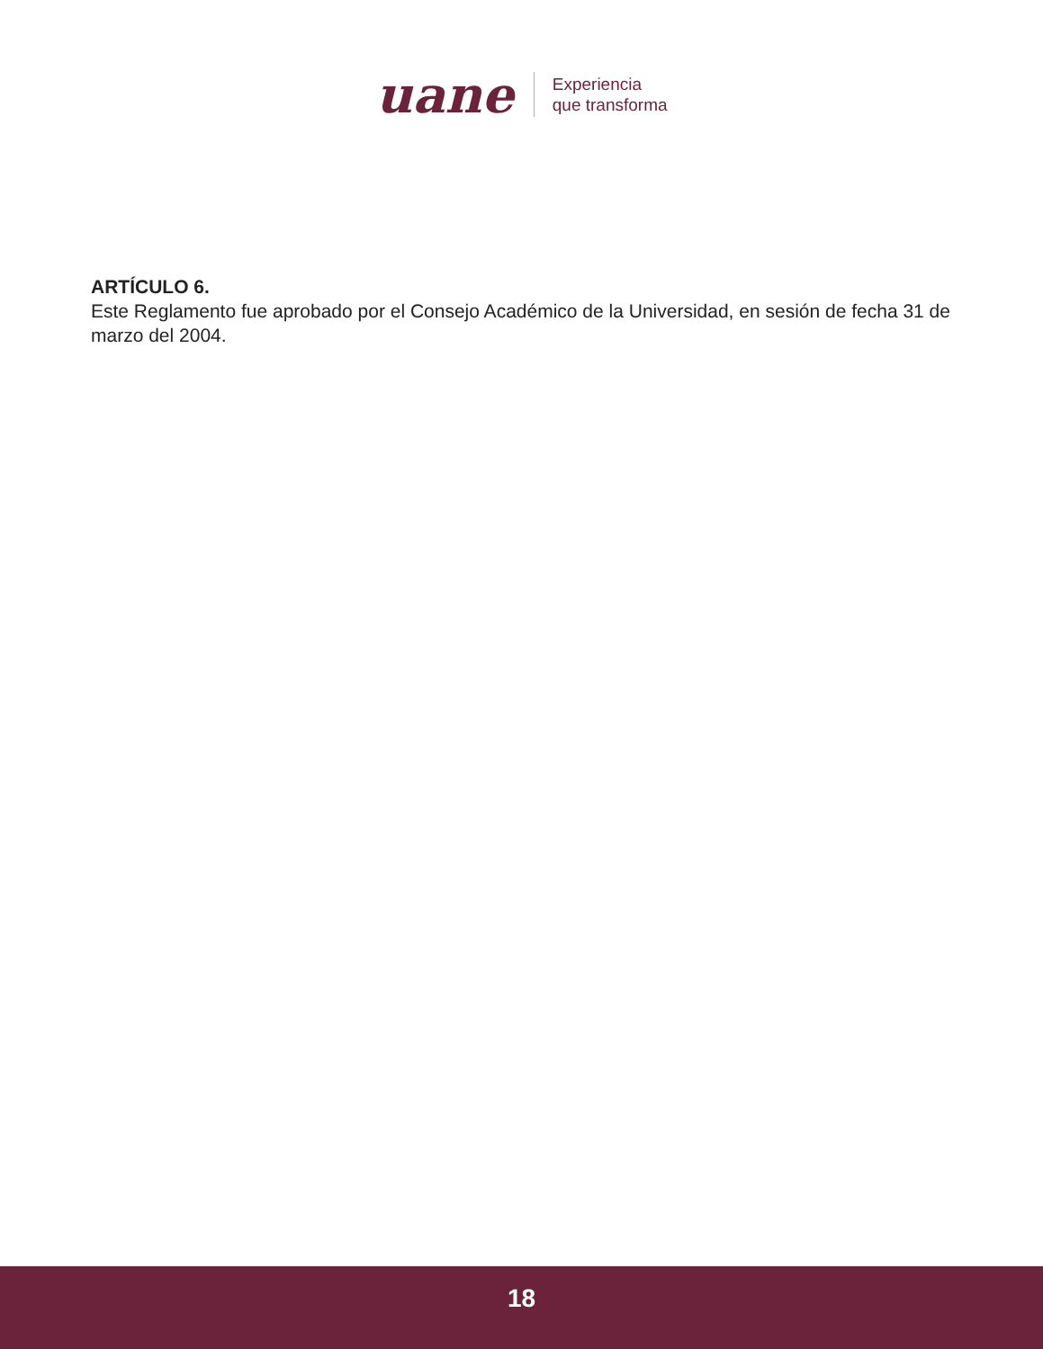uane
Experiencia
que transforma
ARTÍCULO 6.
Este Reglamento fue aprobado por el Consejo Académico de la Universidad, en sesión de fecha 31 de marzo del 2004.
18